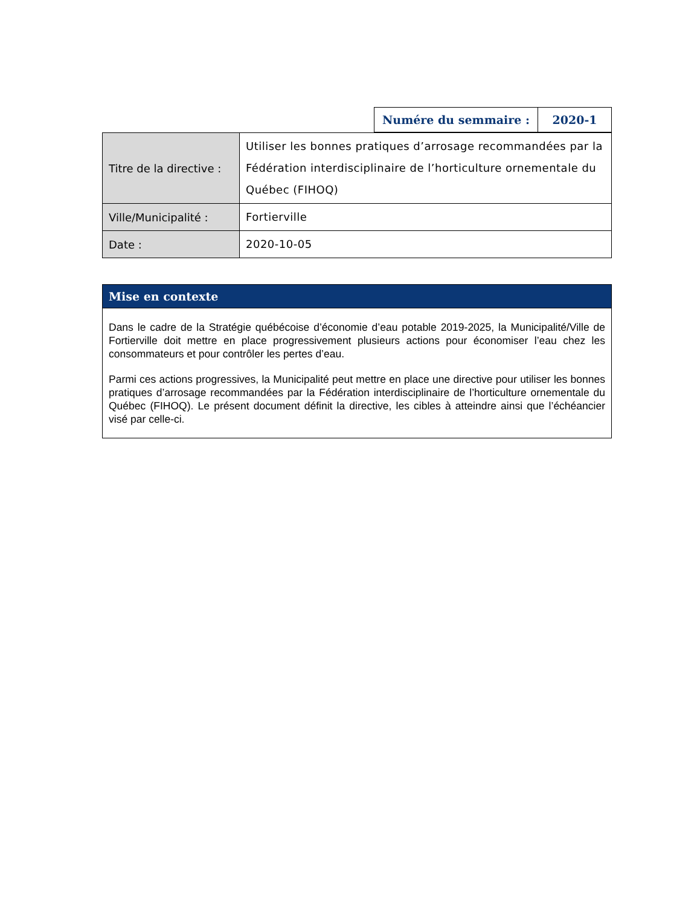| Numére du semmaire : | 2020-1 |
| Titre de la directive : | Utiliser les bonnes pratiques d’arrosage recommandées par la Fédération interdisciplinaire de l’horticulture ornementale du Québec (FIHOQ) |
| Ville/Municipalité : | Fortierville |
| Date : | 2020-10-05 |
Mise en contexte
Dans le cadre de la Stratégie québécoise d’économie d’eau potable 2019-2025, la Municipalité/Ville de Fortierville doit mettre en place progressivement plusieurs actions pour économiser l’eau chez les consommateurs et pour contrôler les pertes d’eau.
Parmi ces actions progressives, la Municipalité peut mettre en place une directive pour utiliser les bonnes pratiques d’arrosage recommandées par la Fédération interdisciplinaire de l’horticulture ornementale du Québec (FIHOQ). Le présent document définit la directive, les cibles à atteindre ainsi que l’échéancier visé par celle-ci.